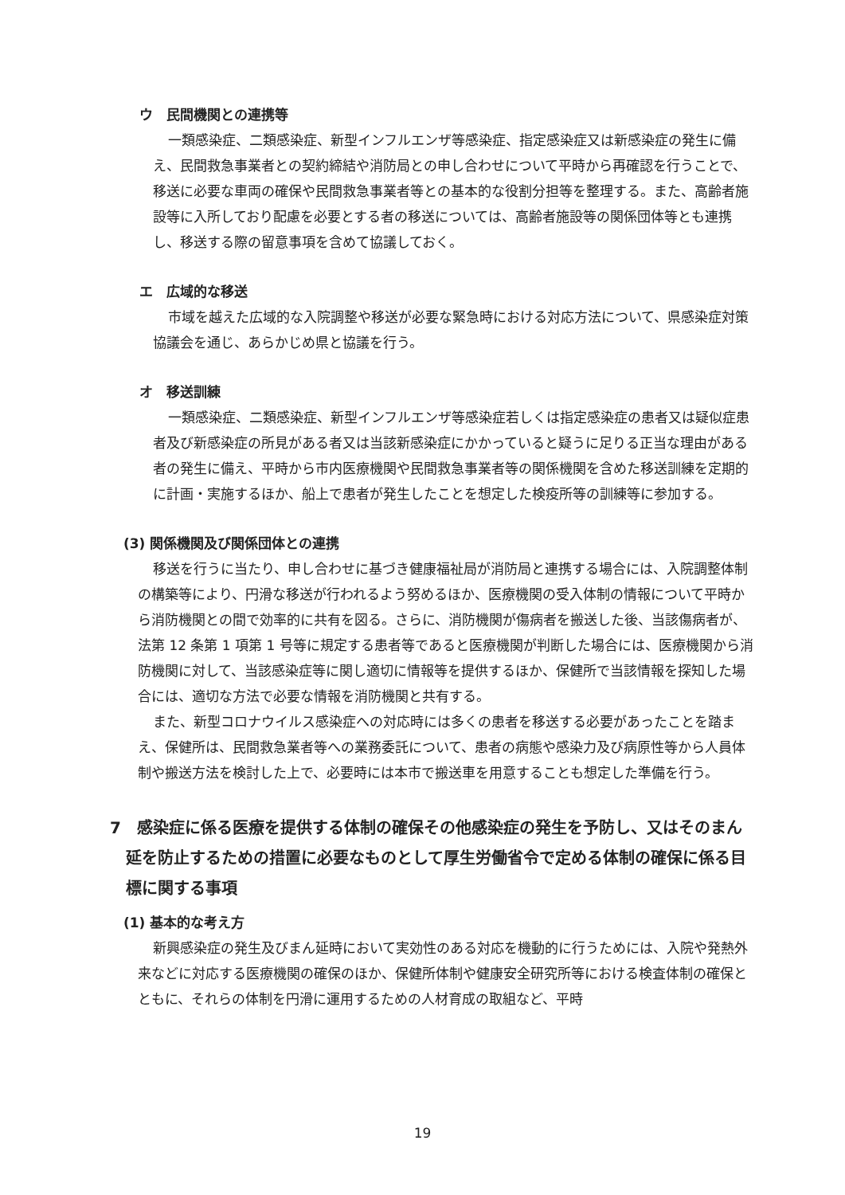ウ　民間機関との連携等
一類感染症、二類感染症、新型インフルエンザ等感染症、指定感染症又は新感染症の発生に備え、民間救急事業者との契約締結や消防局との申し合わせについて平時から再確認を行うことで、移送に必要な車両の確保や民間救急事業者等との基本的な役割分担等を整理する。また、高齢者施設等に入所しており配慮を必要とする者の移送については、高齢者施設等の関係団体等とも連携し、移送する際の留意事項を含めて協議しておく。
エ　広域的な移送
市域を越えた広域的な入院調整や移送が必要な緊急時における対応方法について、県感染症対策協議会を通じ、あらかじめ県と協議を行う。
オ　移送訓練
一類感染症、二類感染症、新型インフルエンザ等感染症若しくは指定感染症の患者又は疑似症患者及び新感染症の所見がある者又は当該新感染症にかかっていると疑うに足りる正当な理由がある者の発生に備え、平時から市内医療機関や民間救急事業者等の関係機関を含めた移送訓練を定期的に計画・実施するほか、船上で患者が発生したことを想定した検疫所等の訓練等に参加する。
(3) 関係機関及び関係団体との連携
移送を行うに当たり、申し合わせに基づき健康福祉局が消防局と連携する場合には、入院調整体制の構築等により、円滑な移送が行われるよう努めるほか、医療機関の受入体制の情報について平時から消防機関との間で効率的に共有を図る。さらに、消防機関が傷病者を搬送した後、当該傷病者が、法第 12 条第 1 項第 1 号等に規定する患者等であると医療機関が判断した場合には、医療機関から消防機関に対して、当該感染症等に関し適切に情報等を提供するほか、保健所で当該情報を探知した場合には、適切な方法で必要な情報を消防機関と共有する。
また、新型コロナウイルス感染症への対応時には多くの患者を移送する必要があったことを踏まえ、保健所は、民間救急業者等への業務委託について、患者の病態や感染力及び病原性等から人員体制や搬送方法を検討した上で、必要時には本市で搬送車を用意することも想定した準備を行う。
7　感染症に係る医療を提供する体制の確保その他感染症の発生を予防し、又はそのまん延を防止するための措置に必要なものとして厚生労働省令で定める体制の確保に係る目標に関する事項
(1) 基本的な考え方
新興感染症の発生及びまん延時において実効性のある対応を機動的に行うためには、入院や発熱外来などに対応する医療機関の確保のほか、保健所体制や健康安全研究所等における検査体制の確保とともに、それらの体制を円滑に運用するための人材育成の取組など、平時
19